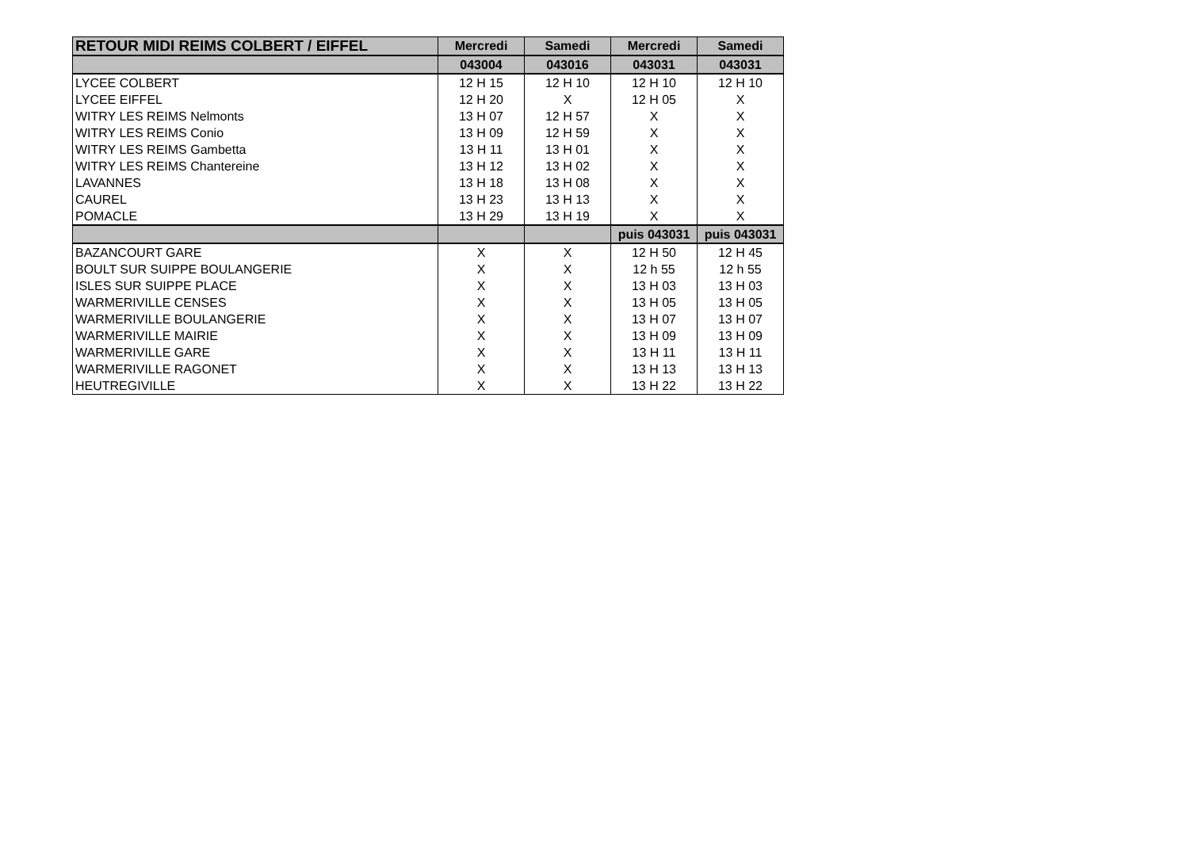| RETOUR MIDI REIMS COLBERT / EIFFEL | Mercredi | Samedi | Mercredi | Samedi |
| --- | --- | --- | --- | --- |
| | 043004 | 043016 | 043031 | 043031 |
| LYCEE COLBERT | 12 H 15 | 12 H 10 | 12 H 10 | 12 H 10 |
| LYCEE EIFFEL | 12 H 20 | X | 12 H 05 | X |
| WITRY LES REIMS Nelmonts | 13 H 07 | 12 H 57 | X | X |
| WITRY LES REIMS Conio | 13 H 09 | 12 H 59 | X | X |
| WITRY LES REIMS Gambetta | 13 H 11 | 13 H 01 | X | X |
| WITRY LES REIMS Chantereine | 13 H 12 | 13 H 02 | X | X |
| LAVANNES | 13 H 18 | 13 H 08 | X | X |
| CAUREL | 13 H 23 | 13 H 13 | X | X |
| POMACLE | 13 H 29 | 13 H 19 | X | X |
| | | | puis 043031 | puis 043031 |
| BAZANCOURT GARE | X | X | 12 H 50 | 12 H 45 |
| BOULT SUR SUIPPE BOULANGERIE | X | X | 12 h 55 | 12 h 55 |
| ISLES SUR SUIPPE PLACE | X | X | 13 H 03 | 13 H 03 |
| WARMERIVILLE CENSES | X | X | 13 H 05 | 13 H 05 |
| WARMERIVILLE BOULANGERIE | X | X | 13 H 07 | 13 H 07 |
| WARMERIVILLE MAIRIE | X | X | 13 H 09 | 13 H 09 |
| WARMERIVILLE GARE | X | X | 13 H 11 | 13 H 11 |
| WARMERIVILLE RAGONET | X | X | 13 H 13 | 13 H 13 |
| HEUTREGIVILLE | X | X | 13 H 22 | 13 H 22 |